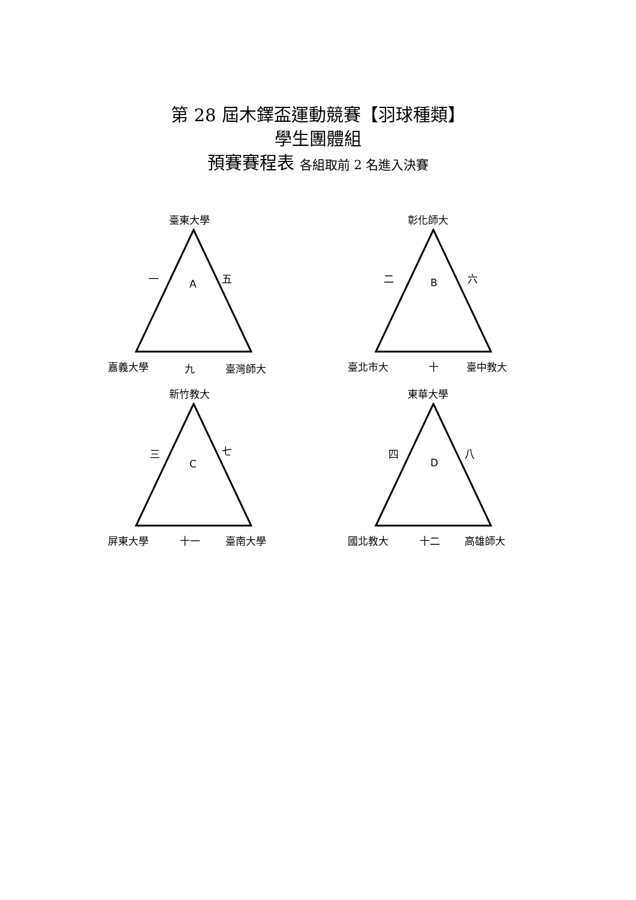第 28 屆木鐸盃運動競賽【羽球種類】
學生團體組
預賽賽程表 各組取前 2 名進入決賽
臺東大學
一
A
五
嘉義大學 九 臺灣師大
彰化師大
二 B 六
臺北市大 十 臺中教大
新竹教大
三
C
七
屏東大學 十一 臺南大學
東華大學
四
D
八
國北教大 十二 高雄師大